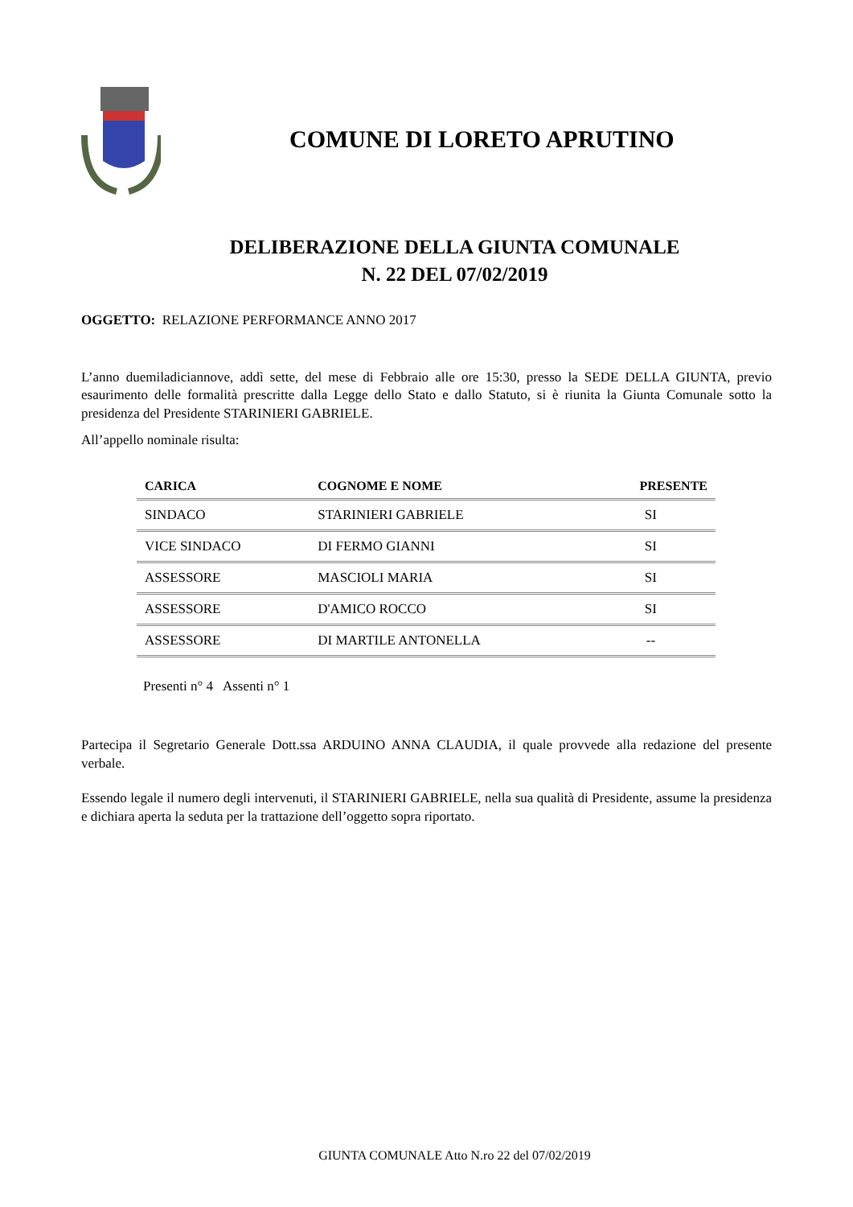COMUNE DI LORETO APRUTINO
DELIBERAZIONE DELLA GIUNTA COMUNALE
N. 22 DEL 07/02/2019
OGGETTO: RELAZIONE PERFORMANCE ANNO 2017
L’anno duemiladiciannove, addì sette, del mese di Febbraio alle ore 15:30, presso la SEDE DELLA GIUNTA, previo esaurimento delle formalità prescritte dalla Legge dello Stato e dallo Statuto, si è riunita la Giunta Comunale sotto la presidenza del Presidente STARINIERI GABRIELE.
All’appello nominale risulta:
| CARICA | COGNOME E NOME | PRESENTE |
| --- | --- | --- |
| SINDACO | STARINIERI GABRIELE | SI |
| VICE SINDACO | DI FERMO GIANNI | SI |
| ASSESSORE | MASCIOLI MARIA | SI |
| ASSESSORE | D'AMICO ROCCO | SI |
| ASSESSORE | DI MARTILE ANTONELLA | -- |
Presenti n° 4 Assenti n° 1
Partecipa il Segretario Generale Dott.ssa ARDUINO ANNA CLAUDIA, il quale provvede alla redazione del presente verbale.
Essendo legale il numero degli intervenuti, il STARINIERI GABRIELE, nella sua qualità di Presidente, assume la presidenza e dichiara aperta la seduta per la trattazione dell’oggetto sopra riportato.
GIUNTA COMUNALE Atto N.ro 22 del 07/02/2019